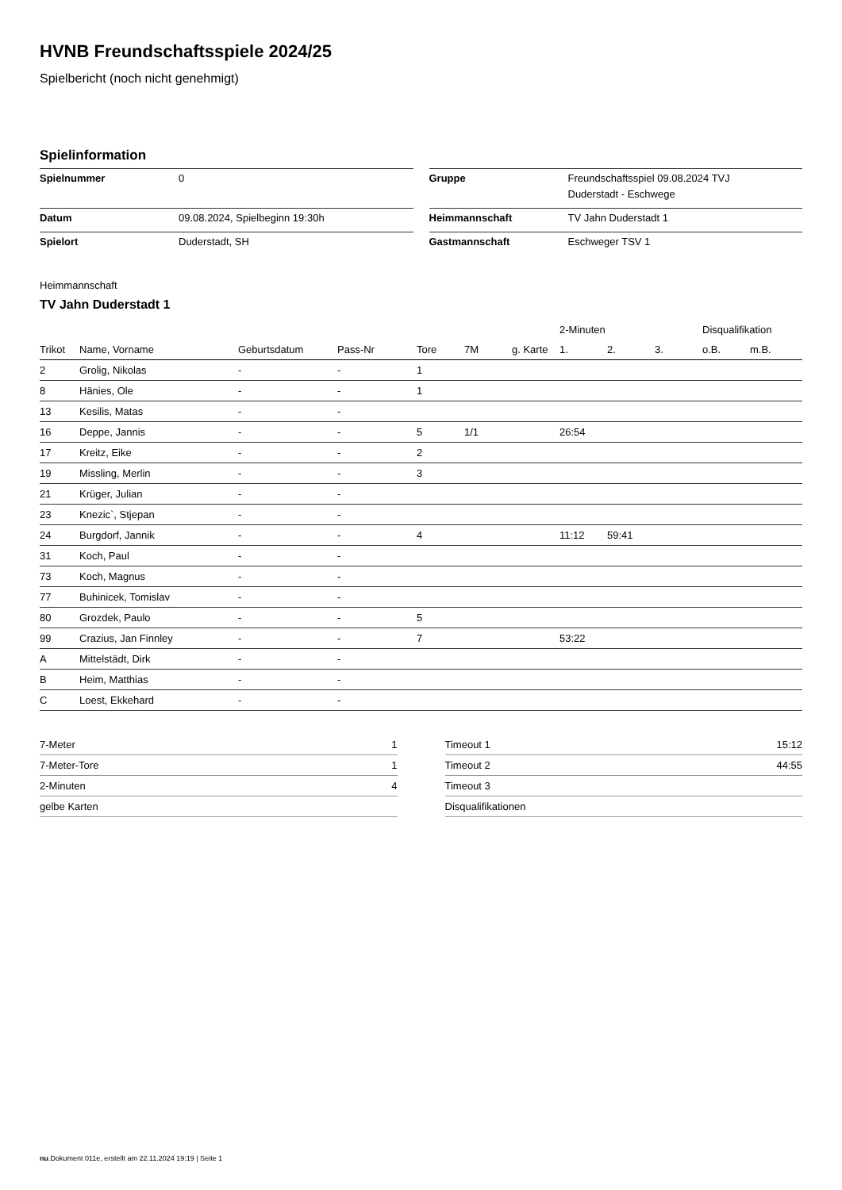HVNB Freundschaftsspiele 2024/25
Spielbericht (noch nicht genehmigt)
Spielinformation
| Spielnummer | 0 |
| Datum | 09.08.2024, Spielbeginn 19:30h |
| Spielort | Duderstadt, SH |
| Gruppe | Freundschaftsspiel 09.08.2024 TVJ Duderstadt - Eschwege |
| Heimmannschaft | TV Jahn Duderstadt 1 |
| Gastmannschaft | Eschweger TSV 1 |
Heimmannschaft
TV Jahn Duderstadt 1
| | | | | | | | 2-Minuten | | | Disqualifikation | |
| --- | --- | --- | --- | --- | --- | --- | --- | --- | --- | --- | --- |
| Trikot | Name, Vorname | Geburtsdatum | Pass-Nr | Tore | 7M | g. Karte | 1. | 2. | 3. | o.B. | m.B. |
| 2 | Grolig, Nikolas | - | - | 1 | | | | | | | |
| 8 | Hänies, Ole | - | - | 1 | | | | | | | |
| 13 | Kesilis, Matas | - | - | | | | | | | | |
| 16 | Deppe, Jannis | - | - | 5 | 1/1 | | 26:54 | | | | |
| 17 | Kreitz, Eike | - | - | 2 | | | | | | | |
| 19 | Missling, Merlin | - | - | 3 | | | | | | | |
| 21 | Krüger, Julian | - | - | | | | | | | | |
| 23 | Knezic`, Stjepan | - | - | | | | | | | | |
| 24 | Burgdorf, Jannik | - | - | 4 | | | 11:12 | 59:41 | | | |
| 31 | Koch, Paul | - | - | | | | | | | | |
| 73 | Koch, Magnus | - | - | | | | | | | | |
| 77 | Buhinicek, Tomislav | - | - | | | | | | | | |
| 80 | Grozdek, Paulo | - | - | 5 | | | | | | | |
| 99 | Crazius, Jan Finnley | - | - | 7 | | | 53:22 | | | | |
| A | Mittelstädt, Dirk | - | - | | | | | | | | |
| B | Heim, Matthias | - | - | | | | | | | | |
| C | Loest, Ekkehard | - | - | | | | | | | | |
| 7-Meter | 1 |
| 7-Meter-Tore | 1 |
| 2-Minuten | 4 |
| gelbe Karten | |
| Timeout 1 | 15:12 |
| Timeout 2 | 44:55 |
| Timeout 3 | |
| Disqualifikationen | |
nu.Dokument 011e, erstellt am 22.11.2024 19:19 | Seite 1